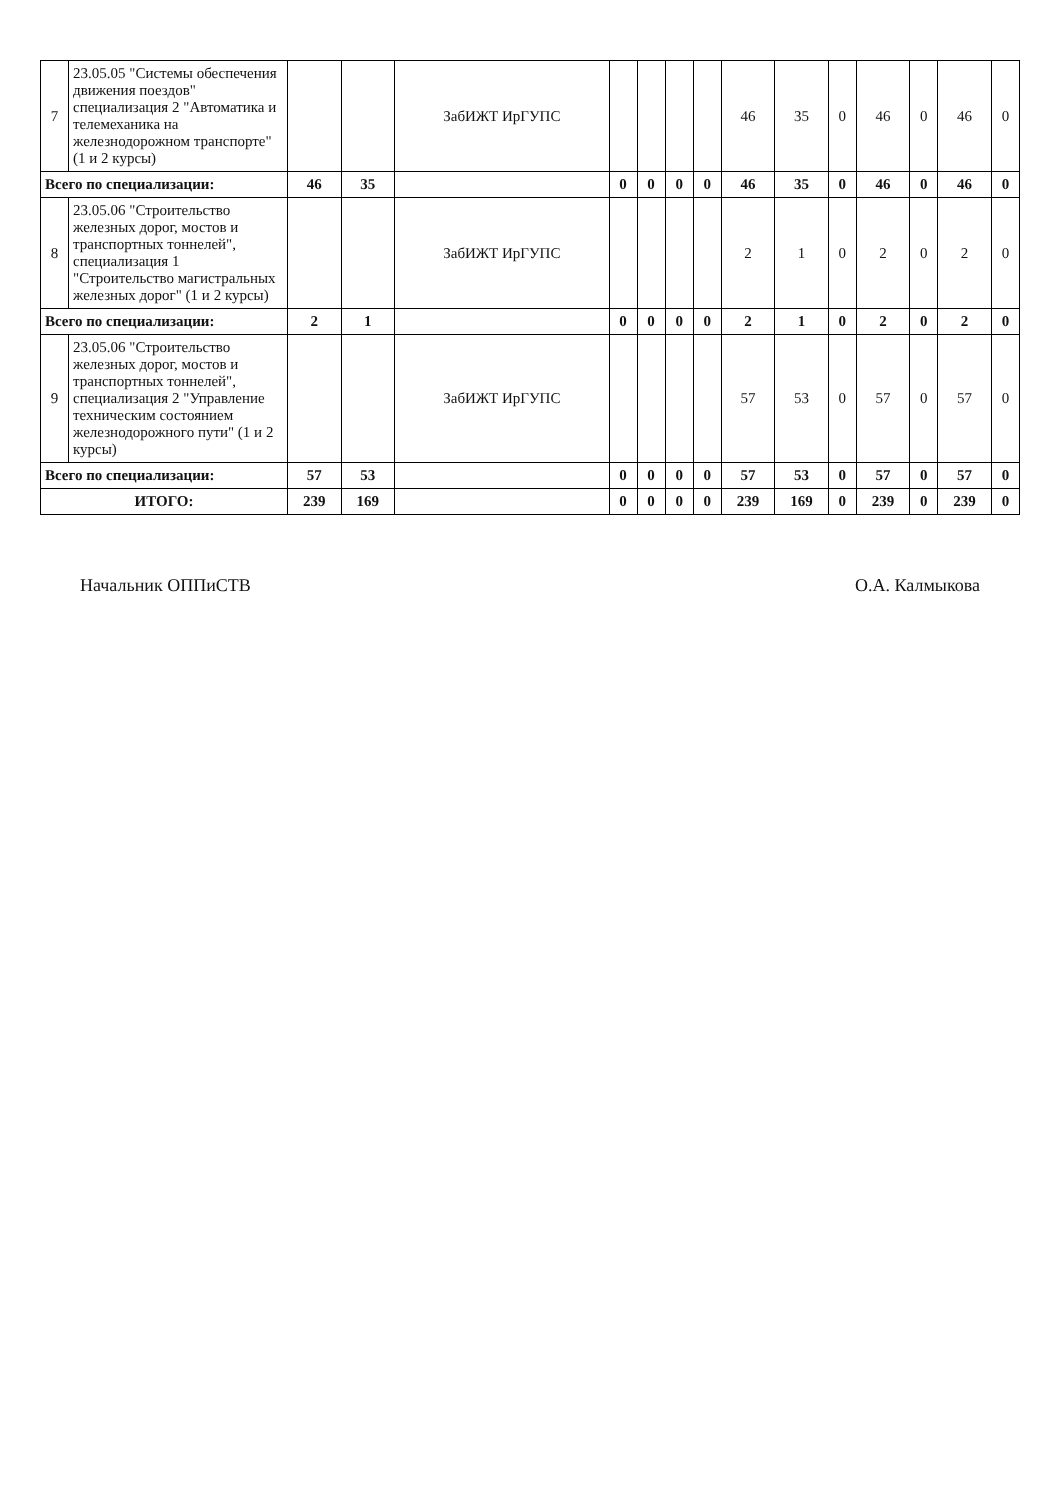| 7 | 23.05.05 "Системы обеспечения движения поездов" специализация 2 "Автоматика и телемеханика на железнодорожном транспорте" (1 и 2 курсы) | | | ЗабИЖТ ИрГУПС | | | | | 46 | 35 | 0 | 46 | 0 | 46 | 0 |
| Всего по специализации: | | 46 | 35 | | 0 | 0 | 0 | 0 | 46 | 35 | 0 | 46 | 0 | 46 | 0 |
| 8 | 23.05.06 "Строительство железных дорог, мостов и транспортных тоннелей", специализация 1 "Строительство магистральных железных дорог" (1 и 2 курсы) | | | ЗабИЖТ ИрГУПС | | | | | 2 | 1 | 0 | 2 | 0 | 2 | 0 |
| Всего по специализации: | | 2 | 1 | | 0 | 0 | 0 | 0 | 2 | 1 | 0 | 2 | 0 | 2 | 0 |
| 9 | 23.05.06 "Строительство железных дорог, мостов и транспортных тоннелей", специализация 2 "Управление техническим состоянием железнодорожного пути" (1 и 2 курсы) | | | ЗабИЖТ ИрГУПС | | | | | 57 | 53 | 0 | 57 | 0 | 57 | 0 |
| Всего по специализации: | | 57 | 53 | | 0 | 0 | 0 | 0 | 57 | 53 | 0 | 57 | 0 | 57 | 0 |
| ИТОГО: | | 239 | 169 | | 0 | 0 | 0 | 0 | 239 | 169 | 0 | 239 | 0 | 239 | 0 |
Начальник ОППиСТВ О.А. Калмыкова